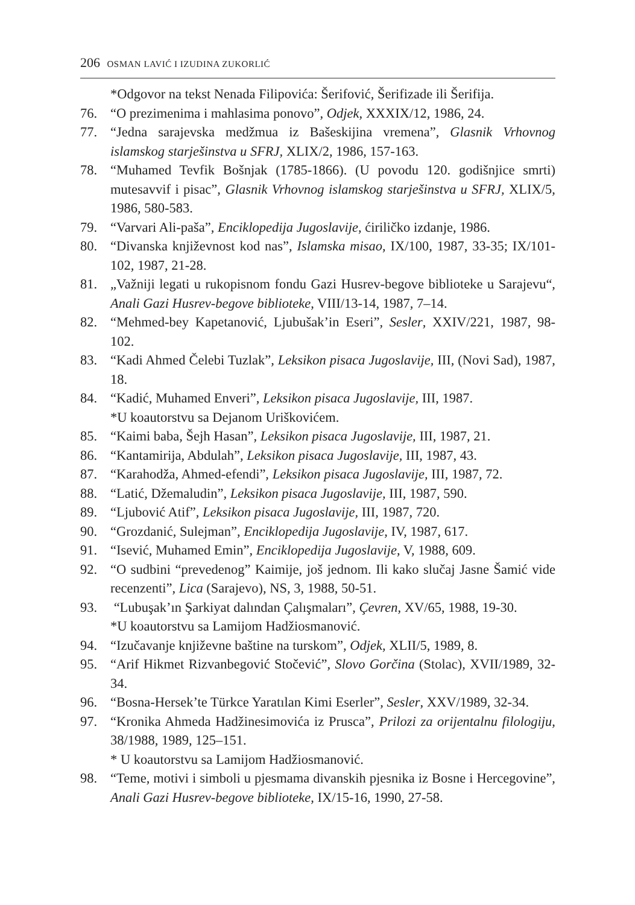206 OSMAN LAVIĆ I IZUDINA ZUKORLIĆ
*Odgovor na tekst Nenada Filipovića: Šerifović, Šerifizade ili Šerifija.
76. “O prezimenima i mahlasima ponovo”, Odjek, XXXIX/12, 1986, 24.
77. “Jedna sarajevska medžmua iz Bašeskijina vremena”, Glasnik Vrhovnog islamskog starješinstva u SFRJ, XLIX/2, 1986, 157-163.
78. “Muhamed Tevfik Bošnjak (1785-1866). (U povodu 120. godišnjice smrti) mutesavvif i pisac”, Glasnik Vrhovnog islamskog starješinstva u SFRJ, XLIX/5, 1986, 580-583.
79. “Varvari Ali-paša”, Enciklopedija Jugoslavije, ćiriličko izdanje, 1986.
80. “Divanska književnost kod nas”, Islamska misao, IX/100, 1987, 33-35; IX/101-102, 1987, 21-28.
81. „Važniji legati u rukopisnom fondu Gazi Husrev-begove biblioteke u Sarajevu“, Anali Gazi Husrev-begove biblioteke, VIII/13-14, 1987, 7–14.
82. “Mehmed-bey Kapetanović, Ljubušak’in Eseri”, Sesler, XXIV/221, 1987, 98-102.
83. “Kadi Ahmed Čelebi Tuzlak”, Leksikon pisaca Jugoslavije, III, (Novi Sad), 1987, 18.
84. “Kadić, Muhamed Enveri”, Leksikon pisaca Jugoslavije, III, 1987.
*U koautorstvu sa Dejanom Uriškovićem.
85. “Kaimi baba, Šejh Hasan”, Leksikon pisaca Jugoslavije, III, 1987, 21.
86. “Kantamirija, Abdulah”, Leksikon pisaca Jugoslavije, III, 1987, 43.
87. “Karahodža, Ahmed-efendi”, Leksikon pisaca Jugoslavije, III, 1987, 72.
88. “Latić, Džemaludin”, Leksikon pisaca Jugoslavije, III, 1987, 590.
89. “Ljubović Atif”, Leksikon pisaca Jugoslavije, III, 1987, 720.
90. “Grozdanić, Sulejman”, Enciklopedija Jugoslavije, IV, 1987, 617.
91. “Isević, Muhamed Emin”, Enciklopedija Jugoslavije, V, 1988, 609.
92. “O sudbini “prevedenog” Kaimije, još jednom. Ili kako slučaj Jasne Šamić vide recenzenti”, Lica (Sarajevo), NS, 3, 1988, 50-51.
93. “Lubuşak’ın Şarkiyat dalından Çalışmaları”, Çevren, XV/65, 1988, 19-30.
*U koautorstvu sa Lamijom Hadžiosmanović.
94. “Izučavanje književne baštine na turskom”, Odjek, XLII/5, 1989, 8.
95. “Arif Hikmet Rizvanbegović Stočević”, Slovo Gorčina (Stolac), XVII/1989, 32-34.
96. “Bosna-Hersek’te Türkce Yaratılan Kimi Eserler”, Sesler, XXV/1989, 32-34.
97. “Kronika Ahmeda Hadžinesimovića iz Prusca”, Prilozi za orijentalnu filologiju, 38/1988, 1989, 125–151.
* U koautorstvu sa Lamijom Hadžiosmanović.
98. “Teme, motivi i simboli u pjesmama divanskih pjesnika iz Bosne i Hercegovine”, Anali Gazi Husrev-begove biblioteke, IX/15-16, 1990, 27-58.